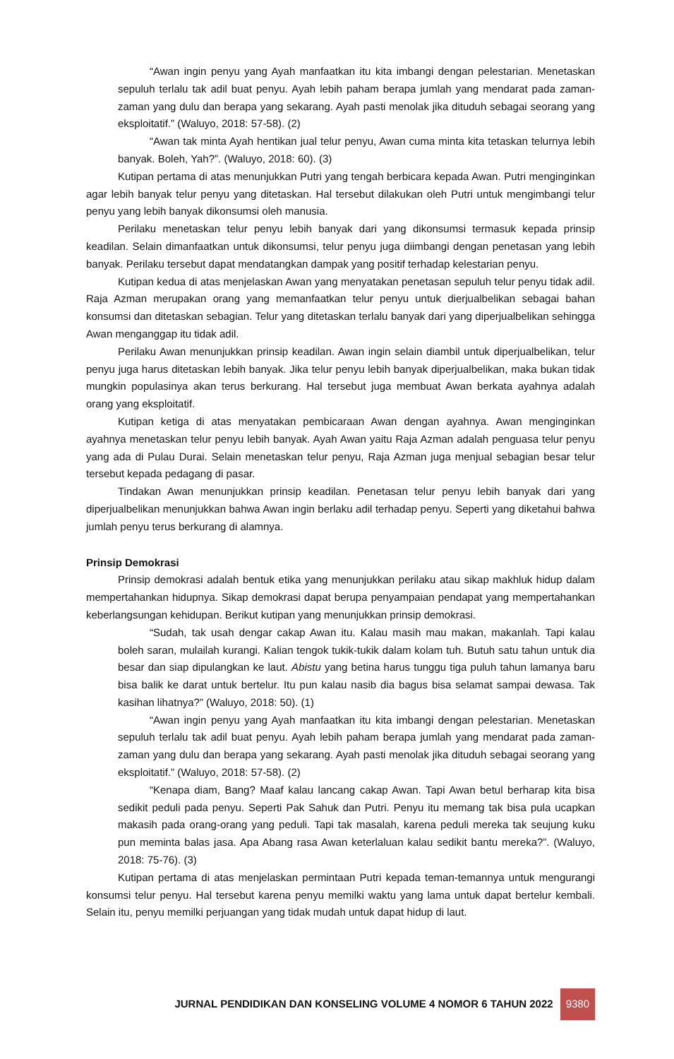“Awan ingin penyu yang Ayah manfaatkan itu kita imbangi dengan pelestarian. Menetaskan sepuluh terlalu tak adil buat penyu. Ayah lebih paham berapa jumlah yang mendarat pada zaman-zaman yang dulu dan berapa yang sekarang. Ayah pasti menolak jika dituduh sebagai seorang yang eksploitatif.” (Waluyo, 2018: 57-58). (2)
“Awan tak minta Ayah hentikan jual telur penyu, Awan cuma minta kita tetaskan telurnya lebih banyak. Boleh, Yah?”. (Waluyo, 2018: 60). (3)
Kutipan pertama di atas menunjukkan Putri yang tengah berbicara kepada Awan. Putri menginginkan agar lebih banyak telur penyu yang ditetaskan. Hal tersebut dilakukan oleh Putri untuk mengimbangi telur penyu yang lebih banyak dikonsumsi oleh manusia.
Perilaku menetaskan telur penyu lebih banyak dari yang dikonsumsi termasuk kepada prinsip keadilan. Selain dimanfaatkan untuk dikonsumsi, telur penyu juga diimbangi dengan penetasan yang lebih banyak. Perilaku tersebut dapat mendatangkan dampak yang positif terhadap kelestarian penyu.
Kutipan kedua di atas menjelaskan Awan yang menyatakan penetasan sepuluh telur penyu tidak adil. Raja Azman merupakan orang yang memanfaatkan telur penyu untuk dierjualbelikan sebagai bahan konsumsi dan ditetaskan sebagian. Telur yang ditetaskan terlalu banyak dari yang diperjualbelikan sehingga Awan menganggap itu tidak adil.
Perilaku Awan menunjukkan prinsip keadilan. Awan ingin selain diambil untuk diperjualbelikan, telur penyu juga harus ditetaskan lebih banyak. Jika telur penyu lebih banyak diperjualbelikan, maka bukan tidak mungkin populasinya akan terus berkurang. Hal tersebut juga membuat Awan berkata ayahnya adalah orang yang eksploitatif.
Kutipan ketiga di atas menyatakan pembicaraan Awan dengan ayahnya. Awan menginginkan ayahnya menetaskan telur penyu lebih banyak. Ayah Awan yaitu Raja Azman adalah penguasa telur penyu yang ada di Pulau Durai. Selain menetaskan telur penyu, Raja Azman juga menjual sebagian besar telur tersebut kepada pedagang di pasar.
Tindakan Awan menunjukkan prinsip keadilan. Penetasan telur penyu lebih banyak dari yang diperjualbelikan menunjukkan bahwa Awan ingin berlaku adil terhadap penyu. Seperti yang diketahui bahwa jumlah penyu terus berkurang di alamnya.
Prinsip Demokrasi
Prinsip demokrasi adalah bentuk etika yang menunjukkan perilaku atau sikap makhluk hidup dalam mempertahankan hidupnya. Sikap demokrasi dapat berupa penyampaian pendapat yang mempertahankan keberlangsungan kehidupan. Berikut kutipan yang menunjukkan prinsip demokrasi.
“Sudah, tak usah dengar cakap Awan itu. Kalau masih mau makan, makanlah. Tapi kalau boleh saran, mulailah kurangi. Kalian tengok tukik-tukik dalam kolam tuh. Butuh satu tahun untuk dia besar dan siap dipulangkan ke laut. Abistu yang betina harus tunggu tiga puluh tahun lamanya baru bisa balik ke darat untuk bertelur. Itu pun kalau nasib dia bagus bisa selamat sampai dewasa. Tak kasihan lihatnya?” (Waluyo, 2018: 50). (1)
“Awan ingin penyu yang Ayah manfaatkan itu kita imbangi dengan pelestarian. Menetaskan sepuluh terlalu tak adil buat penyu. Ayah lebih paham berapa jumlah yang mendarat pada zaman-zaman yang dulu dan berapa yang sekarang. Ayah pasti menolak jika dituduh sebagai seorang yang eksploitatif.” (Waluyo, 2018: 57-58). (2)
“Kenapa diam, Bang? Maaf kalau lancang cakap Awan. Tapi Awan betul berharap kita bisa sedikit peduli pada penyu. Seperti Pak Sahuk dan Putri. Penyu itu memang tak bisa pula ucapkan makasih pada orang-orang yang peduli. Tapi tak masalah, karena peduli mereka tak seujung kuku pun meminta balas jasa. Apa Abang rasa Awan keterlaluan kalau sedikit bantu mereka?”. (Waluyo, 2018: 75-76). (3)
Kutipan pertama di atas menjelaskan permintaan Putri kepada teman-temannya untuk mengurangi konsumsi telur penyu. Hal tersebut karena penyu memilki waktu yang lama untuk dapat bertelur kembali. Selain itu, penyu memilki perjuangan yang tidak mudah untuk dapat hidup di laut.
JURNAL PENDIDIKAN DAN KONSELING VOLUME 4 NOMOR 6 TAHUN 2022 9380